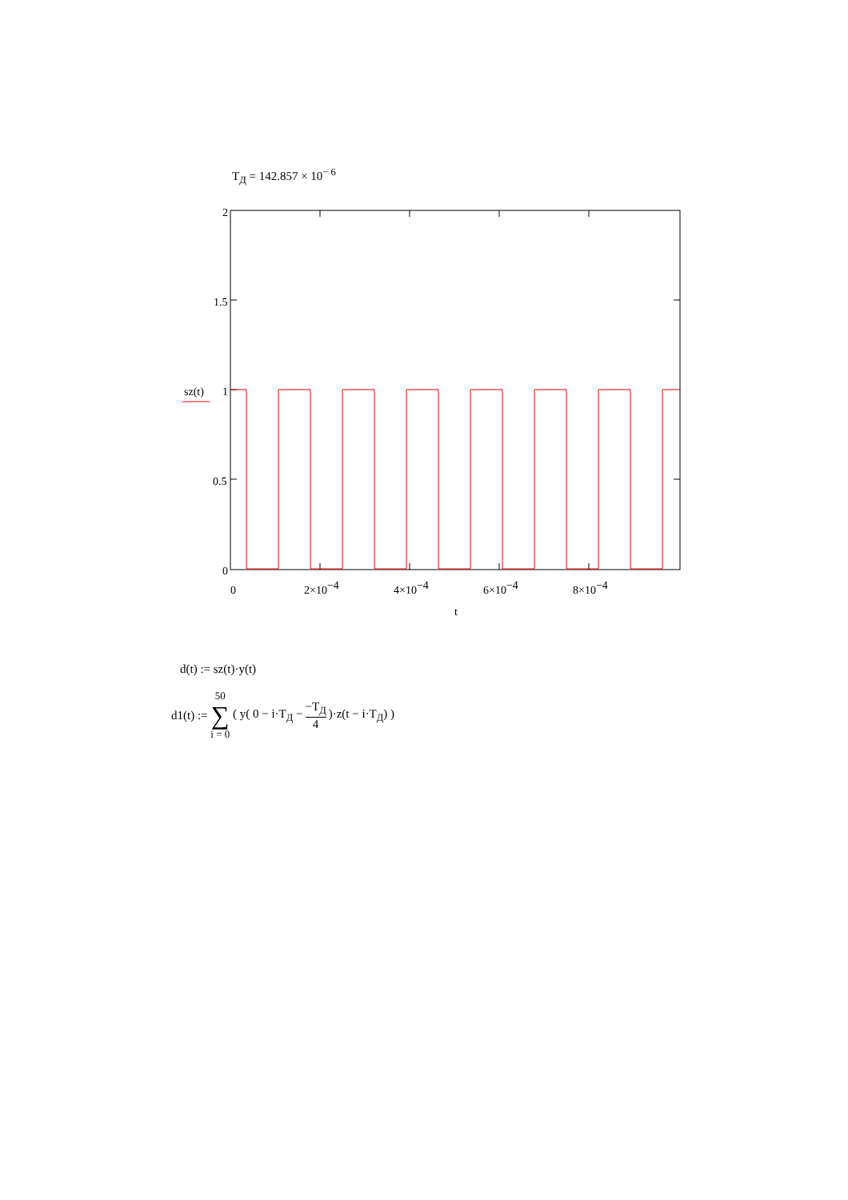T<sub>Д</sub> = 142.857 × 10<sup>− 6</sup>
2
1.5
1
0.5
0
sz(t)
0
2×10−4
4×10−4
6×10−4
8×10−4
t
d(t) := sz(t)·y(t)
d1(t) := 50 ∑ i = 0 ( y( 0 − i·T<sub>Д</sub> − −T<sub>Д</sub> 4 )·z(t − i·T<sub>Д</sub>) )